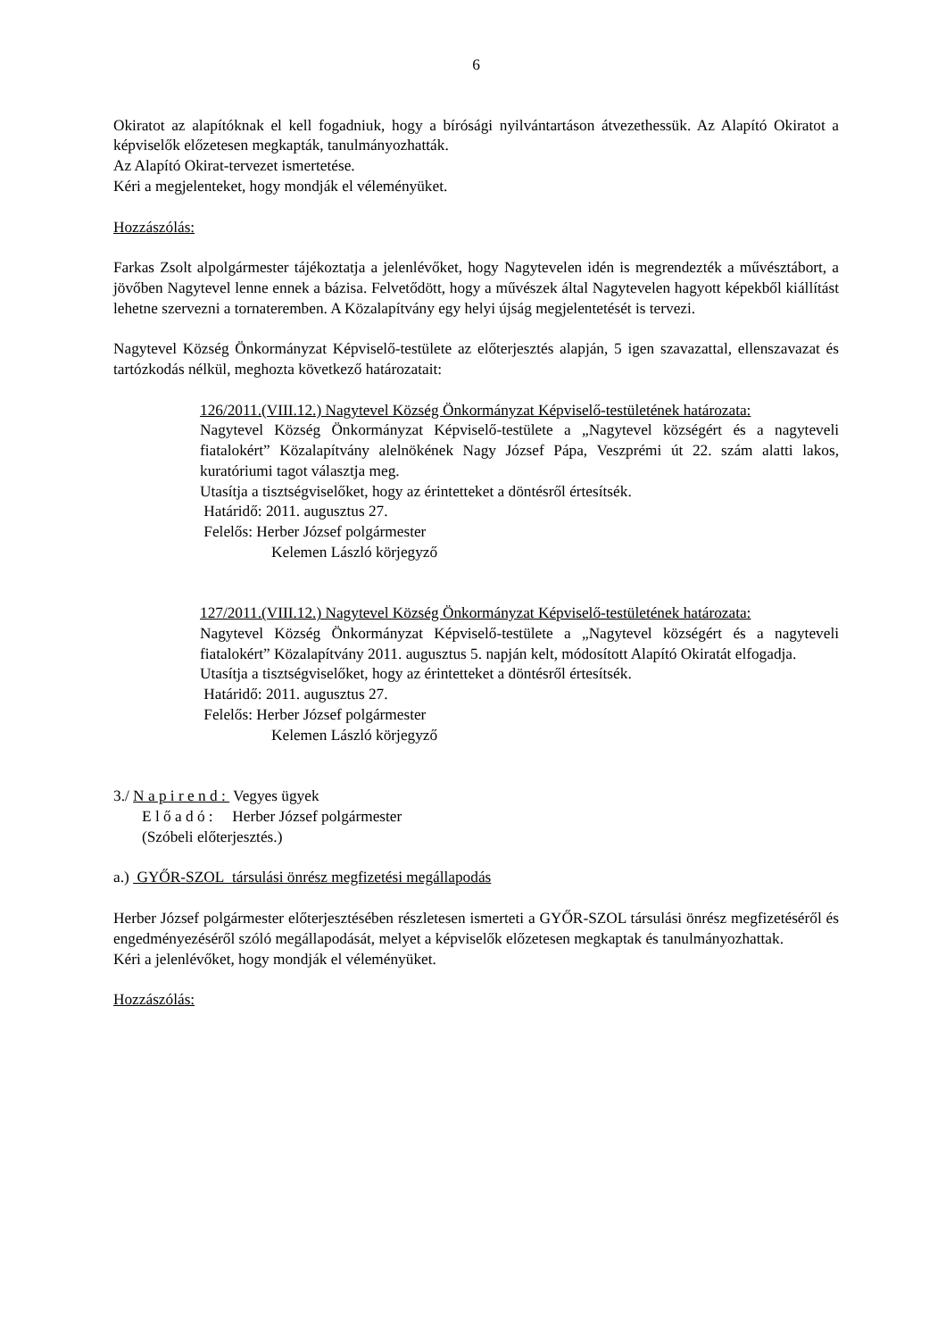6
Okiratot az alapítóknak el kell fogadniuk, hogy a bírósági nyilvántartáson átvezethessük. Az Alapító Okiratot a képviselők előzetesen megkapták, tanulmányozhatták.
Az Alapító Okirat-tervezet ismertetése.
Kéri a megjelenteket, hogy mondják el véleményüket.
Hozzászólás:
Farkas Zsolt alpolgármester tájékoztatja a jelenlévőket, hogy Nagytevelen idén is megrendezték a művésztábort, a jövőben Nagytevel lenne ennek a bázisa. Felvetődött, hogy a művészek által Nagytevelen hagyott képekből kiállítást lehetne szervezni a tornateremben. A Közalapítvány egy helyi újság megjelentetését is tervezi.
Nagytevel Község Önkormányzat Képviselő-testülete az előterjesztés alapján, 5 igen szavazattal, ellenszavazat és tartózkodás nélkül, meghozta következő határozatait:
126/2011.(VIII.12.) Nagytevel Község Önkormányzat Képviselő-testületének határozata:
Nagytevel Község Önkormányzat Képviselő-testülete a „Nagytevel községért és a nagyteveli fiatalokért” Közalapítvány alelnökének Nagy József Pápa, Veszprémi út 22. szám alatti lakos, kuratóriumi tagot választja meg.
Utasítja a tisztségviselőket, hogy az érintetteket a döntésről értesítsék.
Határidő: 2011. augusztus 27.
Felelős: Herber József polgármester
Kelemen László körjegyző
127/2011.(VIII.12.) Nagytevel Község Önkormányzat Képviselő-testületének határozata:
Nagytevel Község Önkormányzat Képviselő-testülete a „Nagytevel községért és a nagyteveli fiatalokért” Közalapítvány 2011. augusztus 5. napján kelt, módosított Alapító Okiratát elfogadja.
Utasítja a tisztségviselőket, hogy az érintetteket a döntésről értesítsék.
Határidő: 2011. augusztus 27.
Felelős: Herber József polgármester
Kelemen László körjegyző
3./ N a p i r e n d : Vegyes ügyek
E l ő a d ó : Herber József polgármester
(Szóbeli előterjesztés.)
a.) GYŐR-SZOL társulási önrész megfizetési megállapodás
Herber József polgármester előterjesztésében részletesen ismerteti a GYŐR-SZOL társulási önrész megfizetéséről és engedményezéséről szóló megállapodását, melyet a képviselők előzetesen megkaptak és tanulmányozhattak.
Kéri a jelenlévőket, hogy mondják el véleményüket.
Hozzászólás: